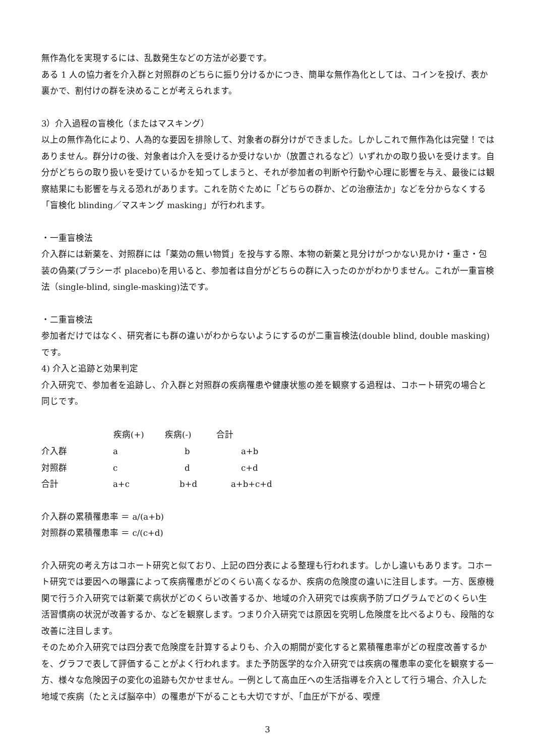無作為化を実現するには、乱数発生などの方法が必要です。
ある 1 人の協力者を介入群と対照群のどちらに振り分けるかにつき、簡単な無作為化としては、コインを投げ、表か裏かで、割付けの群を決めることが考えられます。
3）介入過程の盲検化（またはマスキング）
以上の無作為化により、人為的な要因を排除して、対象者の群分けができました。しかしこれで無作為化は完璧！ではありません。群分けの後、対象者は介入を受けるか受けないか（放置されるなど）いずれかの取り扱いを受けます。自分がどちらの取り扱いを受けているかを知ってしまうと、それが参加者の判断や行動や心理に影響を与え、最後には観察結果にも影響を与える恐れがあります。これを防ぐために「どちらの群か、どの治療法か」などを分からなくする「盲検化 blinding／マスキング masking」が行われます。
・一重盲検法
介入群には新薬を、対照群には「薬効の無い物質」を投与する際、本物の新薬と見分けがつかない見かけ・重さ・包装の偽薬(プラシーボ placebo)を用いると、参加者は自分がどちらの群に入ったのかがわかりません。これが一重盲検法（single-blind, single-masking)法です。
・二重盲検法
参加者だけではなく、研究者にも群の違いがわからないようにするのが二重盲検法(double blind, double masking)です。
4) 介入と追跡と効果判定
介入研究で、参加者を追跡し、介入群と対照群の疾病罹患や健康状態の差を観察する過程は、コホート研究の場合と同じです。
| | 疾病(+) | 疾病(-) | 合計 |
| --- | --- | --- | --- |
| 介入群 | a | b | a+b |
| 対照群 | c | d | c+d |
| 合計 | a+c | b+d | a+b+c+d |
介入群の累積罹患率 ＝ a/(a+b)
対照群の累積罹患率 ＝ c/(c+d)
介入研究の考え方はコホート研究と似ており、上記の四分表による整理も行われます。しかし違いもあります。コホート研究では要因への曝露によって疾病罹患がどのくらい高くなるか、疾病の危険度の違いに注目します。一方、医療機関で行う介入研究では新薬で病状がどのくらい改善するか、地域の介入研究では疾病予防プログラムでどのくらい生活習慣病の状況が改善するか、などを観察します。つまり介入研究では原因を究明し危険度を比べるよりも、段階的な改善に注目します。
そのため介入研究では四分表で危険度を計算するよりも、介入の期間が変化すると累積罹患率がどの程度改善するかを、グラフで表して評価することがよく行われます。また予防医学的な介入研究では疾病の罹患率の変化を観察する一方、様々な危険因子の変化の追跡も欠かせません。一例として高血圧への生活指導を介入として行う場合、介入した地域で疾病（たとえば脳卒中）の罹患が下がることも大切ですが、「血圧が下がる、喫煙
3